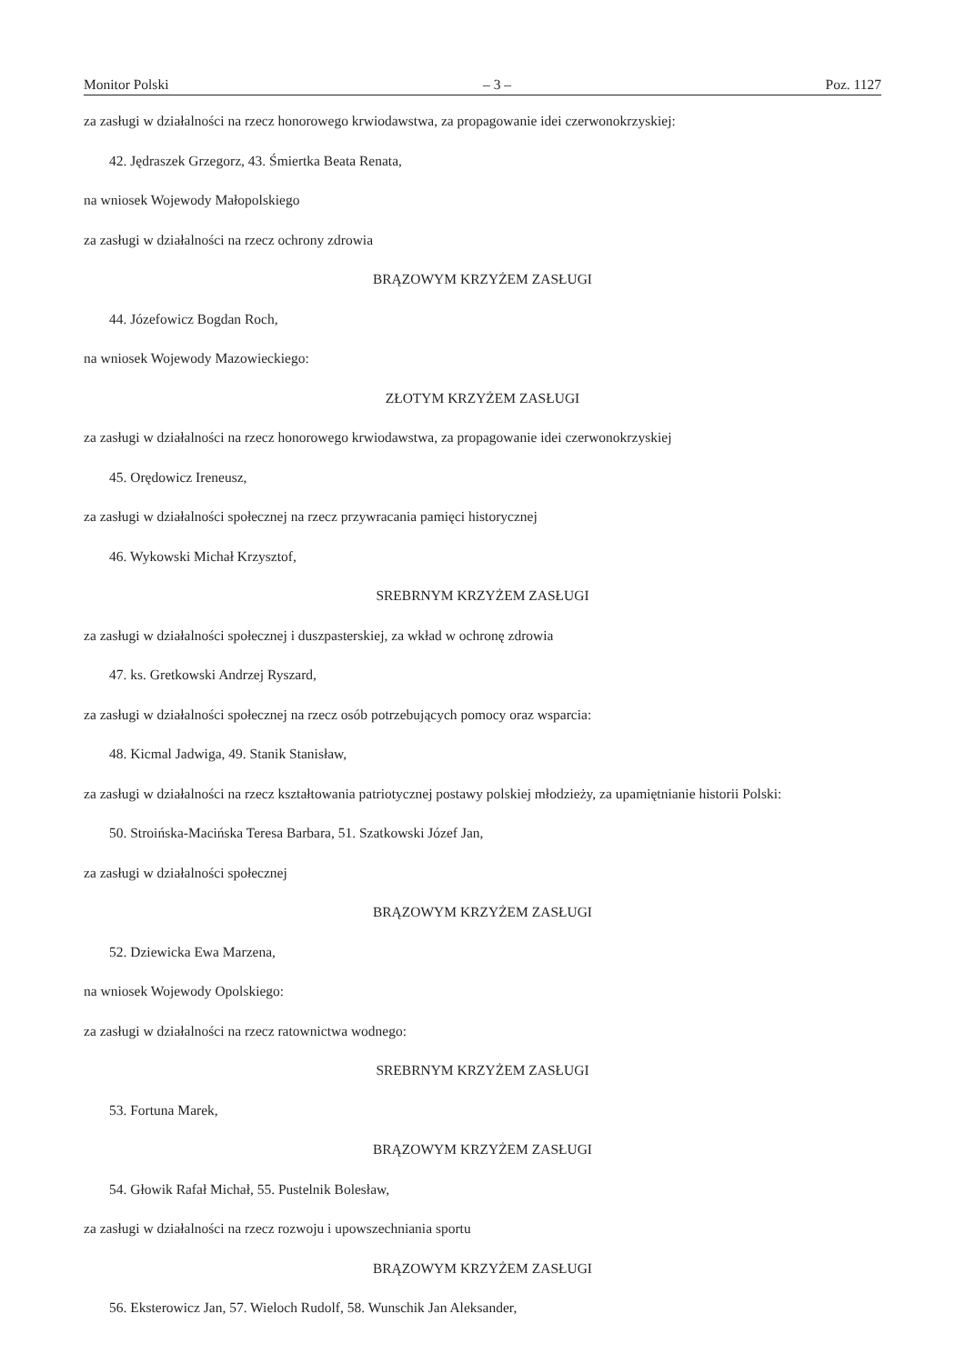Monitor Polski – 3 – Poz. 1127
za zasługi w działalności na rzecz honorowego krwiodawstwa, za propagowanie idei czerwonokrzyskiej:
42. Jędraszek Grzegorz, 43. Śmiertka Beata Renata,
na wniosek Wojewody Małopolskiego
za zasługi w działalności na rzecz ochrony zdrowia
BRĄZOWYM KRZYŻEM ZASŁUGI
44. Józefowicz Bogdan Roch,
na wniosek Wojewody Mazowieckiego:
ZŁOTYM KRZYŻEM ZASŁUGI
za zasługi w działalności na rzecz honorowego krwiodawstwa, za propagowanie idei czerwonokrzyskiej
45. Orędowicz Ireneusz,
za zasługi w działalności społecznej na rzecz przywracania pamięci historycznej
46. Wykowski Michał Krzysztof,
SREBRNYM KRZYŻEM ZASŁUGI
za zasługi w działalności społecznej i duszpasterskiej, za wkład w ochronę zdrowia
47. ks. Gretkowski Andrzej Ryszard,
za zasługi w działalności społecznej na rzecz osób potrzebujących pomocy oraz wsparcia:
48. Kicmal Jadwiga, 49. Stanik Stanisław,
za zasługi w działalności na rzecz kształtowania patriotycznej postawy polskiej młodzieży, za upamiętnianie historii Polski:
50. Stroińska-Macińska Teresa Barbara, 51. Szatkowski Józef Jan,
za zasługi w działalności społecznej
BRĄZOWYM KRZYŻEM ZASŁUGI
52. Dziewicka Ewa Marzena,
na wniosek Wojewody Opolskiego:
za zasługi w działalności na rzecz ratownictwa wodnego:
SREBRNYM KRZYŻEM ZASŁUGI
53. Fortuna Marek,
BRĄZOWYM KRZYŻEM ZASŁUGI
54. Głowik Rafał Michał, 55. Pustelnik Bolesław,
za zasługi w działalności na rzecz rozwoju i upowszechniania sportu
BRĄZOWYM KRZYŻEM ZASŁUGI
56. Eksterowicz Jan, 57. Wieloch Rudolf, 58. Wunschik Jan Aleksander,